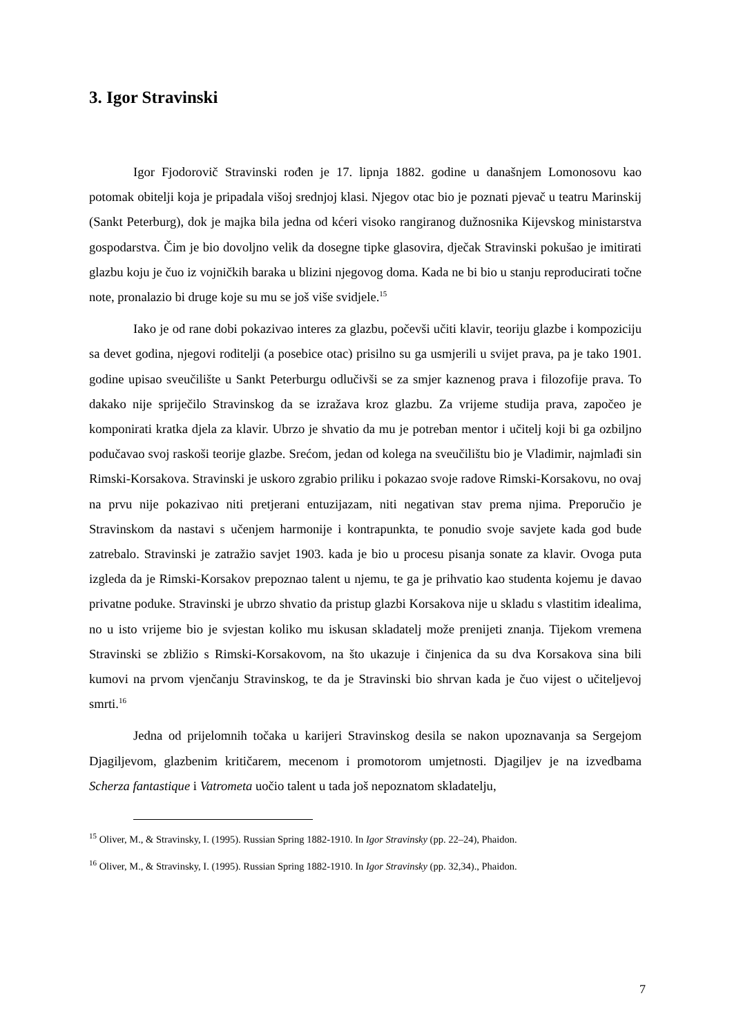3. Igor Stravinski
Igor Fjodorovič Stravinski rođen je 17. lipnja 1882. godine u današnjem Lomonosovu kao potomak obitelji koja je pripadala višoj srednjoj klasi. Njegov otac bio je poznati pjevač u teatru Marinskij (Sankt Peterburg), dok je majka bila jedna od kćeri visoko rangiranog dužnosnika Kijevskog ministarstva gospodarstva. Čim je bio dovoljno velik da dosegne tipke glasovira, dječak Stravinski pokušao je imitirati glazbu koju je čuo iz vojničkih baraka u blizini njegovog doma. Kada ne bi bio u stanju reproducirati točne note, pronalazio bi druge koje su mu se još više svidjele.<sup>15</sup>
Iako je od rane dobi pokazivao interes za glazbu, počevši učiti klavir, teoriju glazbe i kompoziciju sa devet godina, njegovi roditelji (a posebice otac) prisilno su ga usmjerili u svijet prava, pa je tako 1901. godine upisao sveučilište u Sankt Peterburgu odlučivši se za smjer kaznenog prava i filozofije prava. To dakako nije spriječilo Stravinskog da se izražava kroz glazbu. Za vrijeme studija prava, započeo je komponirati kratka djela za klavir. Ubrzo je shvatio da mu je potreban mentor i učitelj koji bi ga ozbiljno podučavao svoj raskoši teorije glazbe. Srećom, jedan od kolega na sveučilištu bio je Vladimir, najmlađi sin Rimski-Korsakova. Stravinski je uskoro zgrabio priliku i pokazao svoje radove Rimski-Korsakovu, no ovaj na prvu nije pokazivao niti pretjerani entuzijazam, niti negativan stav prema njima. Preporučio je Stravinskom da nastavi s učenjem harmonije i kontrapunkta, te ponudio svoje savjete kada god bude zatrebalo. Stravinski je zatražio savjet 1903. kada je bio u procesu pisanja sonate za klavir. Ovoga puta izgleda da je Rimski-Korsakov prepoznao talent u njemu, te ga je prihvatio kao studenta kojemu je davao privatne poduke. Stravinski je ubrzo shvatio da pristup glazbi Korsakova nije u skladu s vlastitim idealima, no u isto vrijeme bio je svjestan koliko mu iskusan skladatelj može prenijeti znanja. Tijekom vremena Stravinski se zbližio s Rimski-Korsakovom, na što ukazuje i činjenica da su dva Korsakova sina bili kumovi na prvom vjenčanju Stravinskog, te da je Stravinski bio shrvan kada je čuo vijest o učiteljevoj smrti.<sup>16</sup>
Jedna od prijelomnih točaka u karijeri Stravinskog desila se nakon upoznavanja sa Sergejom Djagiljevom, glazbenim kritičarem, mecenom i promotorom umjetnosti. Djagiljev je na izvedbama Scherza fantastique i Vatrometa uočio talent u tada još nepoznatom skladatelju,
<sup>15</sup> Oliver, M., & Stravinsky, I. (1995). Russian Spring 1882-1910. In Igor Stravinsky (pp. 22–24), Phaidon.
<sup>16</sup> Oliver, M., & Stravinsky, I. (1995). Russian Spring 1882-1910. In Igor Stravinsky (pp. 32,34)., Phaidon.
7